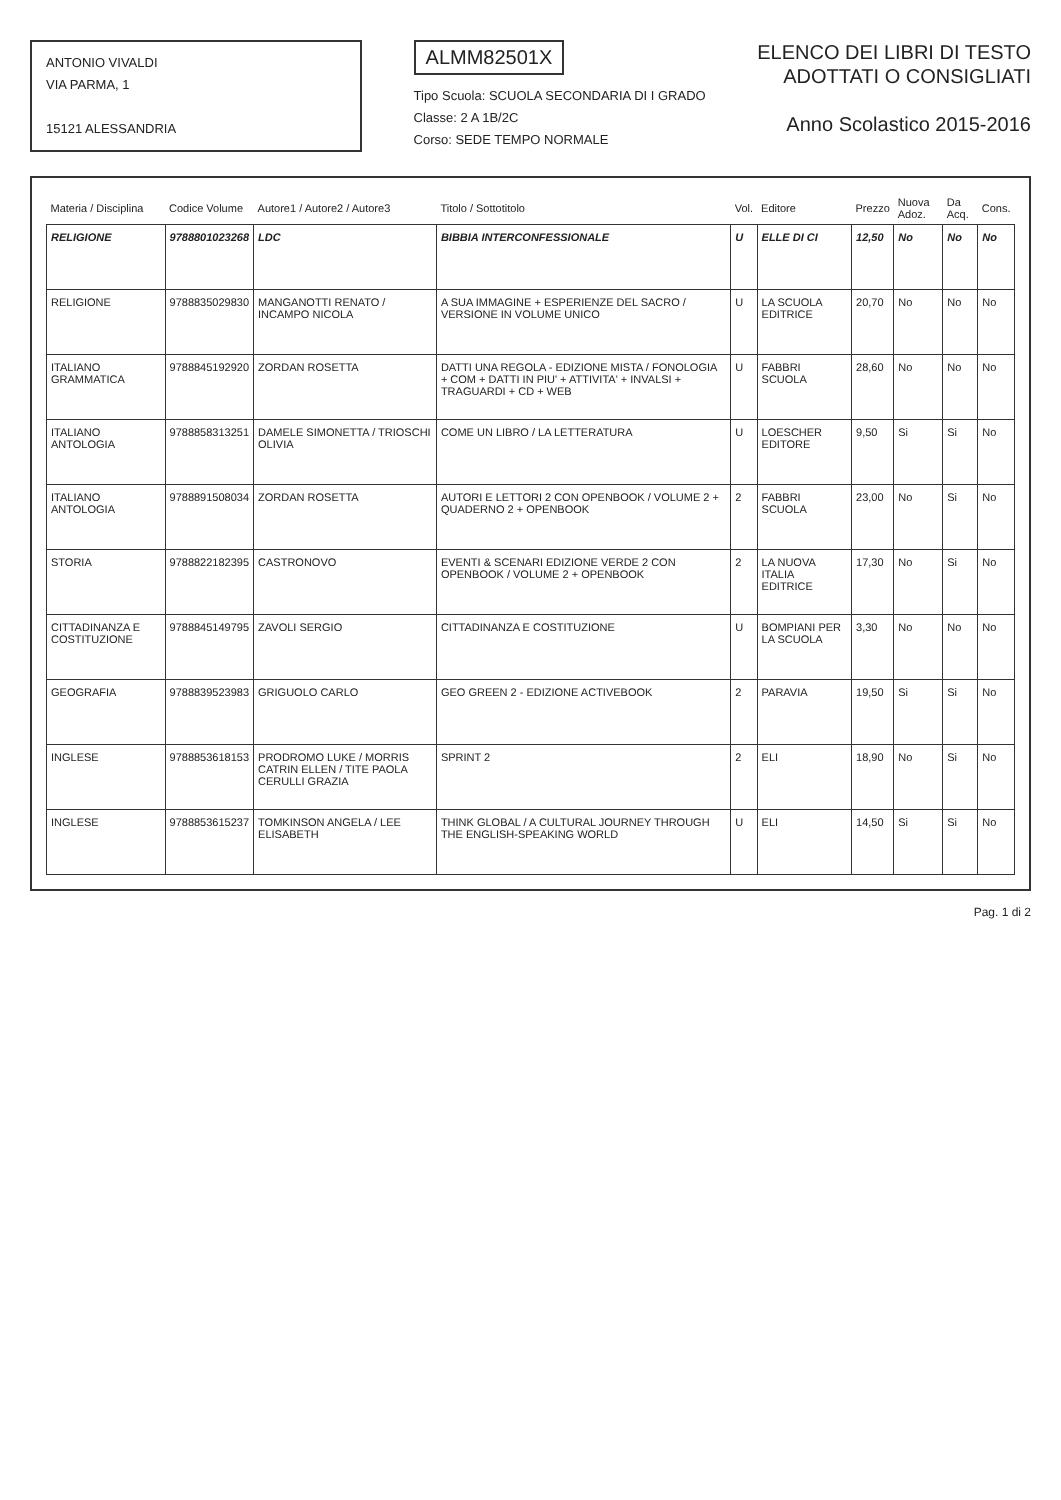ANTONIO VIVALDI
VIA PARMA, 1
15121 ALESSANDRIA
ALMM82501X
Tipo Scuola: SCUOLA SECONDARIA DI I GRADO
Classe: 2 A 1B/2C
Corso: SEDE TEMPO NORMALE
ELENCO DEI LIBRI DI TESTO
ADOTTATI O CONSIGLIATI
Anno Scolastico 2015-2016
| Materia / Disciplina | Codice Volume | Autore1 / Autore2 / Autore3 | Titolo / Sottotitolo | Vol. | Editore | Prezzo | Nuova Adoz. | Da Acq. | Cons. |
| --- | --- | --- | --- | --- | --- | --- | --- | --- | --- |
| RELIGIONE | 9788801023268 | LDC | BIBBIA INTERCONFESSIONALE | U | ELLE DI CI | 12,50 | No | No | No |
| RELIGIONE | 9788835029830 | MANGANOTTI RENATO / INCAMPO NICOLA | A SUA IMMAGINE + ESPERIENZE DEL SACRO / VERSIONE IN VOLUME UNICO | U | LA SCUOLA EDITRICE | 20,70 | No | No | No |
| ITALIANO GRAMMATICA | 9788845192920 | ZORDAN ROSETTA | DATTI UNA REGOLA - EDIZIONE MISTA / FONOLOGIA + COM + DATTI IN PIU' + ATTIVITA' + INVALSI + TRAGUARDI + CD + WEB | U | FABBRI SCUOLA | 28,60 | No | No | No |
| ITALIANO ANTOLOGIA | 9788858313251 | DAMELE SIMONETTA / TRIOSCHI OLIVIA | COME UN LIBRO / LA LETTERATURA | U | LOESCHER EDITORE | 9,50 | Si | Si | No |
| ITALIANO ANTOLOGIA | 9788891508034 | ZORDAN ROSETTA | AUTORI E LETTORI 2 CON OPENBOOK / VOLUME 2 + QUADERNO 2 + OPENBOOK | 2 | FABBRI SCUOLA | 23,00 | No | Si | No |
| STORIA | 9788822182395 | CASTRONOVO | EVENTI & SCENARI EDIZIONE VERDE 2 CON OPENBOOK / VOLUME 2 + OPENBOOK | 2 | LA NUOVA ITALIA EDITRICE | 17,30 | No | Si | No |
| CITTADINANZA E COSTITUZIONE | 9788845149795 | ZAVOLI SERGIO | CITTADINANZA E COSTITUZIONE | U | BOMPIANI PER LA SCUOLA | 3,30 | No | No | No |
| GEOGRAFIA | 9788839523983 | GRIGUOLO CARLO | GEO GREEN 2 - EDIZIONE ACTIVEBOOK | 2 | PARAVIA | 19,50 | Si | Si | No |
| INGLESE | 9788853618153 | PRODROMO LUKE / MORRIS CATRIN ELLEN / TITE PAOLA CERULLI GRAZIA | SPRINT 2 | 2 | ELI | 18,90 | No | Si | No |
| INGLESE | 9788853615237 | TOMKINSON ANGELA / LEE ELISABETH | THINK GLOBAL / A CULTURAL JOURNEY THROUGH THE ENGLISH-SPEAKING WORLD | U | ELI | 14,50 | Si | Si | No |
Pag. 1 di 2